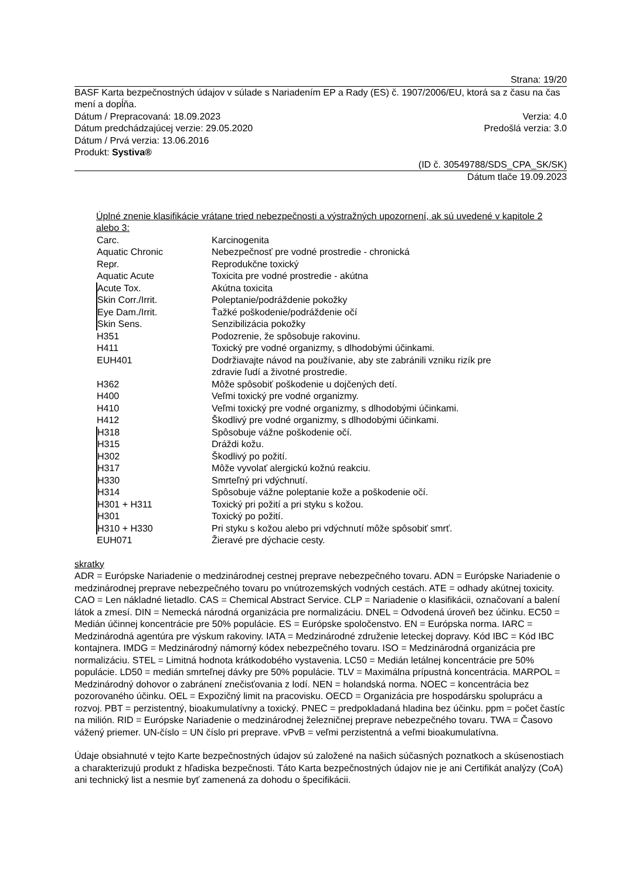Strana: 19/20
BASF Karta bezpečnostných údajov v súlade s Nariadením EP a Rady (ES) č. 1907/2006/EU, ktorá sa z času na čas mení a dopĺňa.
Dátum / Prepracovaná: 18.09.2023 Verzia: 4.0
Dátum predchádzajúcej verzie: 29.05.2020 Predošlá verzia: 3.0
Dátum / Prvá verzia: 13.06.2016
Produkt: Systiva®
(ID č. 30549788/SDS_CPA_SK/SK)
Dátum tlače 19.09.2023
Úplné znenie klasifikácie vrátane tried nebezpečnosti a výstražných upozornení, ak sú uvedené v kapitole 2 alebo 3:
| Carc. | Karcinogenita |
| Aquatic Chronic | Nebezpečnosť pre vodné prostredie - chronická |
| Repr. | Reprodukčne toxický |
| Aquatic Acute | Toxicita pre vodné prostredie - akútna |
| Acute Tox. | Akútna toxicita |
| Skin Corr./Irrit. | Poleptanie/podráždenie pokožky |
| Eye Dam./Irrit. | Ťažké poškodenie/podráždenie očí |
| Skin Sens. | Senzibilizácia pokožky |
| H351 | Podozrenie, že spôsobuje rakovinu. |
| H411 | Toxický pre vodné organizmy, s dlhodobými účinkami. |
| EUH401 | Dodržiavajte návod na používanie, aby ste zabránili vzniku rizík pre zdravie ľudí a životné prostredie. |
| H362 | Môže spôsobiť poškodenie u dojčených detí. |
| H400 | Veľmi toxický pre vodné organizmy. |
| H410 | Veľmi toxický pre vodné organizmy, s dlhodobými účinkami. |
| H412 | Škodlivý pre vodné organizmy, s dlhodobými účinkami. |
| H318 | Spôsobuje vážne poškodenie očí. |
| H315 | Dráždi kožu. |
| H302 | Škodlivý po požití. |
| H317 | Môže vyvolať alergickú kožnú reakciu. |
| H330 | Smrteľný pri vdýchnutí. |
| H314 | Spôsobuje vážne poleptanie kože a poškodenie očí. |
| H301 + H311 | Toxický pri požití a pri styku s kožou. |
| H301 | Toxický po požití. |
| H310 + H330 | Pri styku s kožou alebo pri vdýchnutí môže spôsobiť smrť. |
| EUH071 | Žieravé pre dýchacie cesty. |
skratky
ADR = Európske Nariadenie o medzinárodnej cestnej preprave nebezpečného tovaru. ADN = Európske Nariadenie o medzinárodnej preprave nebezpečného tovaru po vnútrozemských vodných cestách. ATE = odhady akútnej toxicity. CAO = Len nákladné lietadlo. CAS = Chemical Abstract Service. CLP = Nariadenie o klasifikácii, označovaní a balení látok a zmesí. DIN = Nemecká národná organizácia pre normalizáciu. DNEL = Odvodená úroveň bez účinku. EC50 = Medián účinnej koncentrácie pre 50% populácie. ES = Európske spoločenstvo. EN = Európska norma. IARC = Medzinárodná agentúra pre výskum rakoviny. IATA = Medzinárodné združenie leteckej dopravy. Kód IBC = Kód IBC kontajnera. IMDG = Medzinárodný námorný kódex nebezpečného tovaru. ISO = Medzinárodná organizácia pre normalizáciu. STEL = Limitná hodnota krátkodobého vystavenia. LC50 = Medián letálnej koncentrácie pre 50% populácie. LD50 = medián smrteľnej dávky pre 50% populácie. TLV = Maximálna prípustná koncentrácia. MARPOL = Medzinárodný dohovor o zabránení znečisťovania z lodí. NEN = holandská norma. NOEC = koncentrácia bez pozorovaného účinku. OEL = Expozičný limit na pracovisku. OECD = Organizácia pre hospodársku spoluprácu a rozvoj. PBT = perzistentný, bioakumulatívny a toxický. PNEC = predpokladaná hladina bez účinku. ppm = počet častíc na milión. RID = Európske Nariadenie o medzinárodnej železničnej preprave nebezpečného tovaru. TWA = Časovo vážený priemer. UN-číslo = UN číslo pri preprave. vPvB = veľmi perzistentná a veľmi bioakumulatívna.
Údaje obsiahnuté v tejto Karte bezpečnostných údajov sú založené na našich súčasných poznatkoch a skúsenostiach a charakterizujú produkt z hľadiska bezpečnosti. Táto Karta bezpečnostných údajov nie je ani Certifikát analýzy (CoA) ani technický list a nesmie byť zamenená za dohodu o špecifikácii.